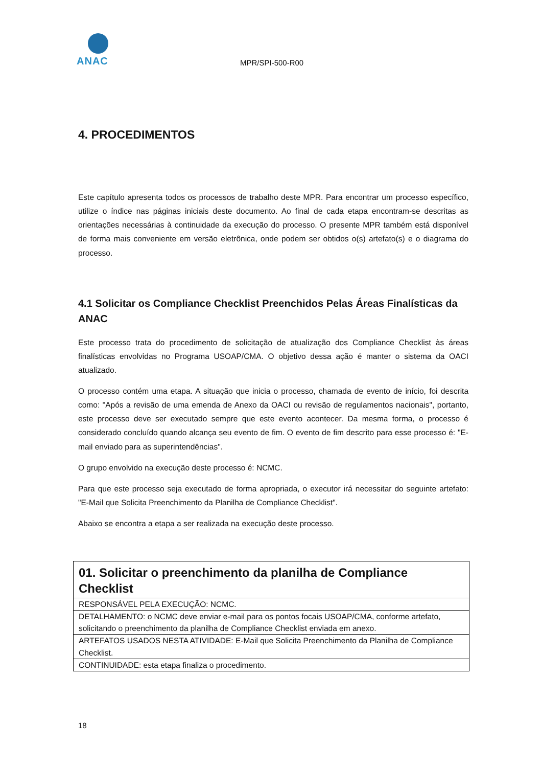ANAC
MPR/SPI-500-R00
4. PROCEDIMENTOS
Este capítulo apresenta todos os processos de trabalho deste MPR. Para encontrar um processo específico, utilize o índice nas páginas iniciais deste documento. Ao final de cada etapa encontram-se descritas as orientações necessárias à continuidade da execução do processo. O presente MPR também está disponível de forma mais conveniente em versão eletrônica, onde podem ser obtidos o(s) artefato(s) e o diagrama do processo.
4.1 Solicitar os Compliance Checklist Preenchidos Pelas Áreas Finalísticas da ANAC
Este processo trata do procedimento de solicitação de atualização dos Compliance Checklist às áreas finalísticas envolvidas no Programa USOAP/CMA. O objetivo dessa ação é manter o sistema da OACI atualizado.
O processo contém uma etapa. A situação que inicia o processo, chamada de evento de início, foi descrita como: "Após a revisão de uma emenda de Anexo da OACI ou revisão de regulamentos nacionais", portanto, este processo deve ser executado sempre que este evento acontecer. Da mesma forma, o processo é considerado concluído quando alcança seu evento de fim. O evento de fim descrito para esse processo é: "E-mail enviado para as superintendências".
O grupo envolvido na execução deste processo é: NCMC.
Para que este processo seja executado de forma apropriada, o executor irá necessitar do seguinte artefato: "E-Mail que Solicita Preenchimento da Planilha de Compliance Checklist".
Abaixo se encontra a etapa a ser realizada na execução deste processo.
| 01. Solicitar o preenchimento da planilha de Compliance Checklist |
| --- |
| RESPONSÁVEL PELA EXECUÇÃO: NCMC. |
| DETALHAMENTO: o NCMC deve enviar e-mail para os pontos focais USOAP/CMA, conforme artefato, solicitando o preenchimento da planilha de Compliance Checklist enviada em anexo. |
| ARTEFATOS USADOS NESTA ATIVIDADE: E-Mail que Solicita Preenchimento da Planilha de Compliance Checklist. |
| CONTINUIDADE: esta etapa finaliza o procedimento. |
18